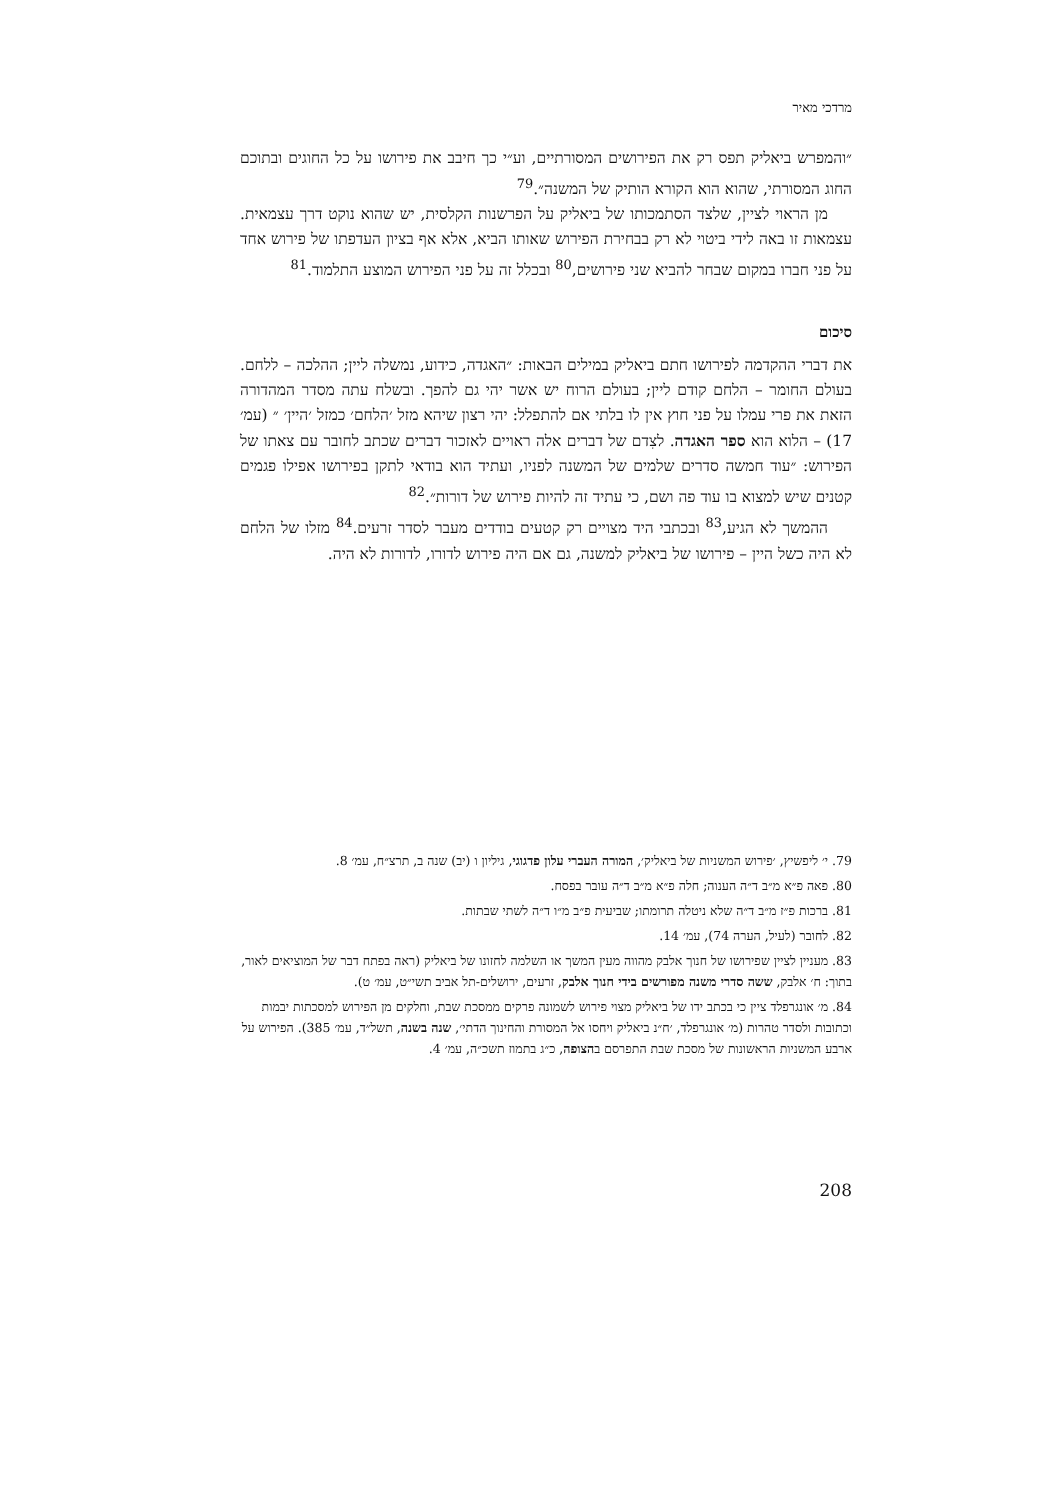מרדכי מאיר
״והמפרש ביאליק תפס רק את הפירושים המסורתיים, וע״י כך חיבב את פירושו על כל החוגים ובתוכם החוג המסורתי, שהוא הוא הקורא הותיק של המשנה״.<sup>79</sup>
מן הראוי לציין, שלצד הסתמכותו של ביאליק על הפרשנות הקלסית, יש שהוא נוקט דרך עצמאית. עצמאות זו באה לידי ביטוי לא רק בבחירת הפירוש שאותו הביא, אלא אף בציון העדפתו של פירוש אחד על פני חברו במקום שבחר להביא שני פירושים,<sup>80</sup> ובכלל זה על פני הפירוש המוצע התלמוד.<sup>81</sup>
סיכום
את דברי ההקדמה לפירושו חתם ביאליק במילים הבאות: ״האגדה, כידוע, נמשלה ליין; ההלכה – ללחם. בעולם החומר – הלחם קודם ליין; בעולם הרוח יש אשר יהי גם להפך. ובשלח עתה מסדר המהדורה הזאת את פרי עמלו על פני חוץ אין לו בלתי אם להתפלל: יהי רצון שיהא מזל ׳הלחם׳ כמזל ׳היין׳ ״ (עמ׳ 17) – הלוא הוא ספר האגדה. לצִדם של דברים אלה ראויים לאזכור דברים שכתב לחובר עם צאתו של הפירוש: ״עוד חמשה סדרים שלמים של המשנה לפניו, ועתיד הוא בודאי לתקן בפירושו אפילו פגמים קטנים שיש למצוא בו עוד פה ושם, כי עתיד זה להיות פירוש של דורות״.<sup>82</sup>
ההמשך לא הגיע,<sup>83</sup> ובכתבי היד מצויים רק קטעים בודדים מעבר לסדר זרעים.<sup>84</sup> מזלו של הלחם לא היה כשל היין – פירושו של ביאליק למשנה, גם אם היה פירוש לדורו, לדורות לא היה.
79. י׳ ליפשיץ, ׳פירוש המשניות של ביאליק׳, המורה העברי עלון פדגוגי, גיליון ו (יב) שנה ב, תרצ״ח, עמ׳ 8.
80. פאה פ״א מ״ב ד״ה הענוה; חלה פ״א מ״ב ד״ה עובר בפסח.
81. ברכות פ״ז מ״ב ד״ה שלא ניטלה תרומתו; שביעית פ״ב מ״ו ד״ה לשתי שבתות.
82. לחובר (לעיל, הערה 74), עמ׳ 14.
83. מעניין לציין שפירושו של חנוך אלבק מהווה מעין המשך או השלמה לחזונו של ביאליק (ראה בפתח דבר של המוציאים לאור, בתוך: ח׳ אלבק, ששה סדרי משנה מפורשים בידי חנוך אלבק, זרעים, ירושלים-תל אביב תשי״ט, עמ׳ ט).
84. מ׳ אונגרפלד ציין כי בכתב ידו של ביאליק מצוי פירוש לשמונה פרקים ממסכת שבת, וחלקים מן הפירוש למסכתות יבמות וכתובות ולסדר טהרות (מ׳ אונגרפלד, ׳ח״נ ביאליק ויחסו אל המסורת והחינוך הדתי׳, שנה בשנה, תשל״ד, עמ׳ 385). הפירוש על ארבע המשניות הראשונות של מסכת שבת התפרסם בהצופה, כ״ג בתמוז תשכ״ה, עמ׳ 4.
208